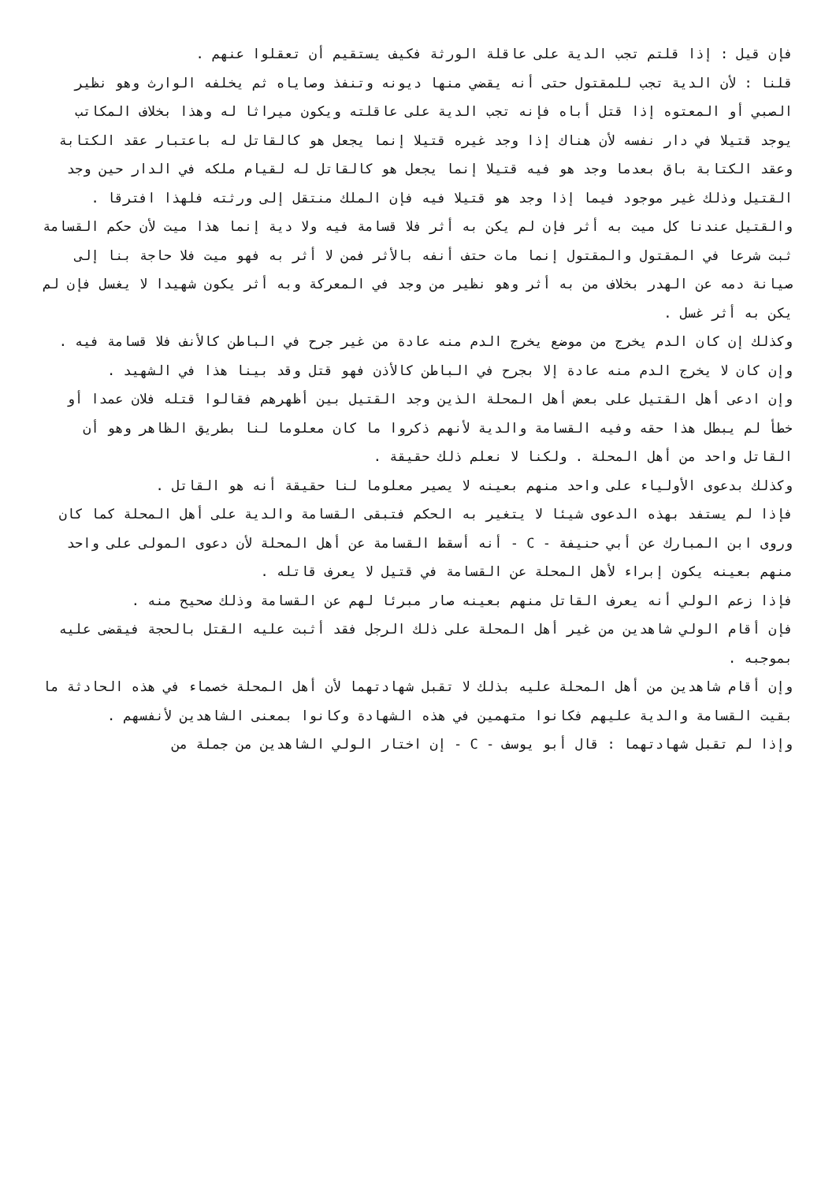فإن قيل : إذا قلتم تجب الدية على عاقلة الورثة فكيف يستقيم أن تعقلوا عنهم .
قلنا : لأن الدية تجب للمقتول حتى أنه يقضي منها ديونه وتنفذ وصاياه ثم يخلفه الوارث وهو نظير الصبي أو المعتوه إذا قتل أباه فإنه تجب الدية على عاقلته ويكون ميراثا له وهذا بخلاف المكاتب يوجد قتيلا في دار نفسه لأن هناك إذا وجد غيره قتيلا إنما يجعل هو كالقاتل له باعتبار عقد الكتابة وعقد الكتابة باق بعدما وجد هو فيه قتيلا إنما يجعل هو كالقاتل له لقيام ملكه في الدار حين وجد القتيل وذلك غير موجود فيما إذا وجد هو قتيلا فيه فإن الملك منتقل إلى ورثته فلهذا افترقا .
والقتيل عندنا كل ميت به أثر فإن لم يكن به أثر فلا قسامة فيه ولا دية إنما هذا ميت لأن حكم القسامة ثبت شرعا في المقتول والمقتول إنما مات حتف أنفه بالأثر فمن لا أثر به فهو ميت فلا حاجة بنا إلى صيانة دمه عن الهدر بخلاف من به أثر وهو نظير من وجد في المعركة وبه أثر يكون شهيدا لا يغسل فإن لم يكن به أثر غسل .
وكذلك إن كان الدم يخرج من موضع يخرج الدم منه عادة من غير جرح في الباطن كالأنف فلا قسامة فيه .
وإن كان لا يخرج الدم منه عادة إلا بجرح في الباطن كالأذن فهو قتل وقد بينا هذا في الشهيد .
وإن ادعى أهل القتيل على بعض أهل المحلة الذين وجد القتيل بين أظهرهم فقالوا قتله فلان عمدا أو خطأ لم يبطل هذا حقه وفيه القسامة والدية لأنهم ذكروا ما كان معلوما لنا بطريق الظاهر وهو أن القاتل واحد من أهل المحلة . ولكنا لا نعلم ذلك حقيقة .
وكذلك بدعوى الأولياء على واحد منهم بعينه لا يصير معلوما لنا حقيقة أنه هو القاتل .
فإذا لم يستفد بهذه الدعوى شيئا لا يتغير به الحكم فتبقى القسامة والدية على أهل المحلة كما كان وروى ابن المبارك عن أبي حنيفة - C - أنه أسقط القسامة عن أهل المحلة لأن دعوى المولى على واحد منهم بعينه يكون إبراء لأهل المحلة عن القسامة في قتيل لا يعرف قاتله .
فإذا زعم الولي أنه يعرف القاتل منهم بعينه صار مبرئا لهم عن القسامة وذلك صحيح منه .
فإن أقام الولي شاهدين من غير أهل المحلة على ذلك الرجل فقد أثبت عليه القتل بالحجة فيقضى عليه بموجبه .
وإن أقام شاهدين من أهل المحلة عليه بذلك لا تقبل شهادتهما لأن أهل المحلة خصماء في هذه الحادثة ما بقيت القسامة والدية عليهم فكانوا متهمين في هذه الشهادة وكانوا بمعنى الشاهدين لأنفسهم .
وإذا لم تقبل شهادتهما : قال أبو يوسف - C - إن اختار الولي الشاهدين من جملة من